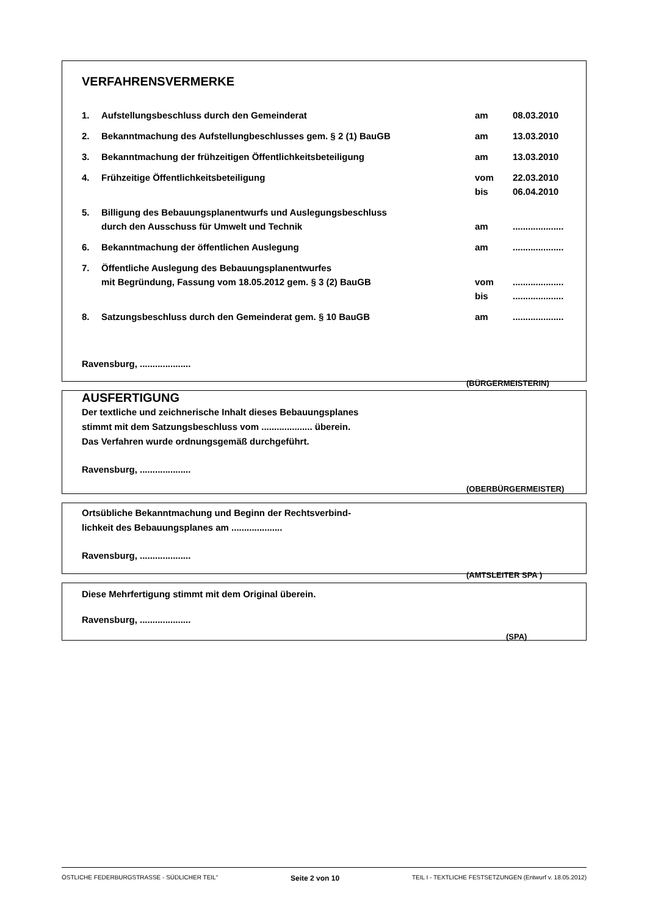VERFAHRENSVERMERKE
| 1. | Aufstellungsbeschluss durch den Gemeinderat | am | 08.03.2010 |
| 2. | Bekanntmachung des Aufstellungbeschlusses gem. § 2 (1) BauGB | am | 13.03.2010 |
| 3. | Bekanntmachung der frühzeitigen Öffentlichkeitsbeteiligung | am | 13.03.2010 |
| 4. | Frühzeitige Öffentlichkeitsbeteiligung | vom bis | 22.03.2010 06.04.2010 |
| 5. | Billigung des Bebauungsplanentwurfs und Auslegungsbeschluss durch den Ausschuss für Umwelt und Technik | am | .................... |
| 6. | Bekanntmachung der öffentlichen Auslegung | am | .................... |
| 7. | Öffentliche Auslegung des Bebauungsplanentwurfes mit Begründung, Fassung vom 18.05.2012 gem. § 3 (2) BauGB | vom bis | .................... .................... |
| 8. | Satzungsbeschluss durch den Gemeinderat gem. § 10 BauGB | am | .................... |
Ravensburg, ....................
(BÜRGERMEISTERIN)
AUSFERTIGUNG
Der textliche und zeichnerische Inhalt dieses Bebauungsplanes
stimmt mit dem Satzungsbeschluss vom .................... überein.
Das Verfahren wurde ordnungsgemäß durchgeführt.
Ravensburg, ....................
(OBERBÜRGERMEISTER)
Ortsübliche Bekanntmachung und Beginn der Rechtsverbind-
lichkeit des Bebauungsplanes am ....................
Ravensburg, ....................
(AMTSLEITER SPA )
Diese Mehrfertigung stimmt mit dem Original überein.
Ravensburg, ....................
(SPA)
ÖSTLICHE FEDERBURGSTRASSE - SÜDLICHER TEIL" Seite 2 von 10 TEIL I - TEXTLICHE FESTSETZUNGEN (Entwurf v. 18.05.2012)